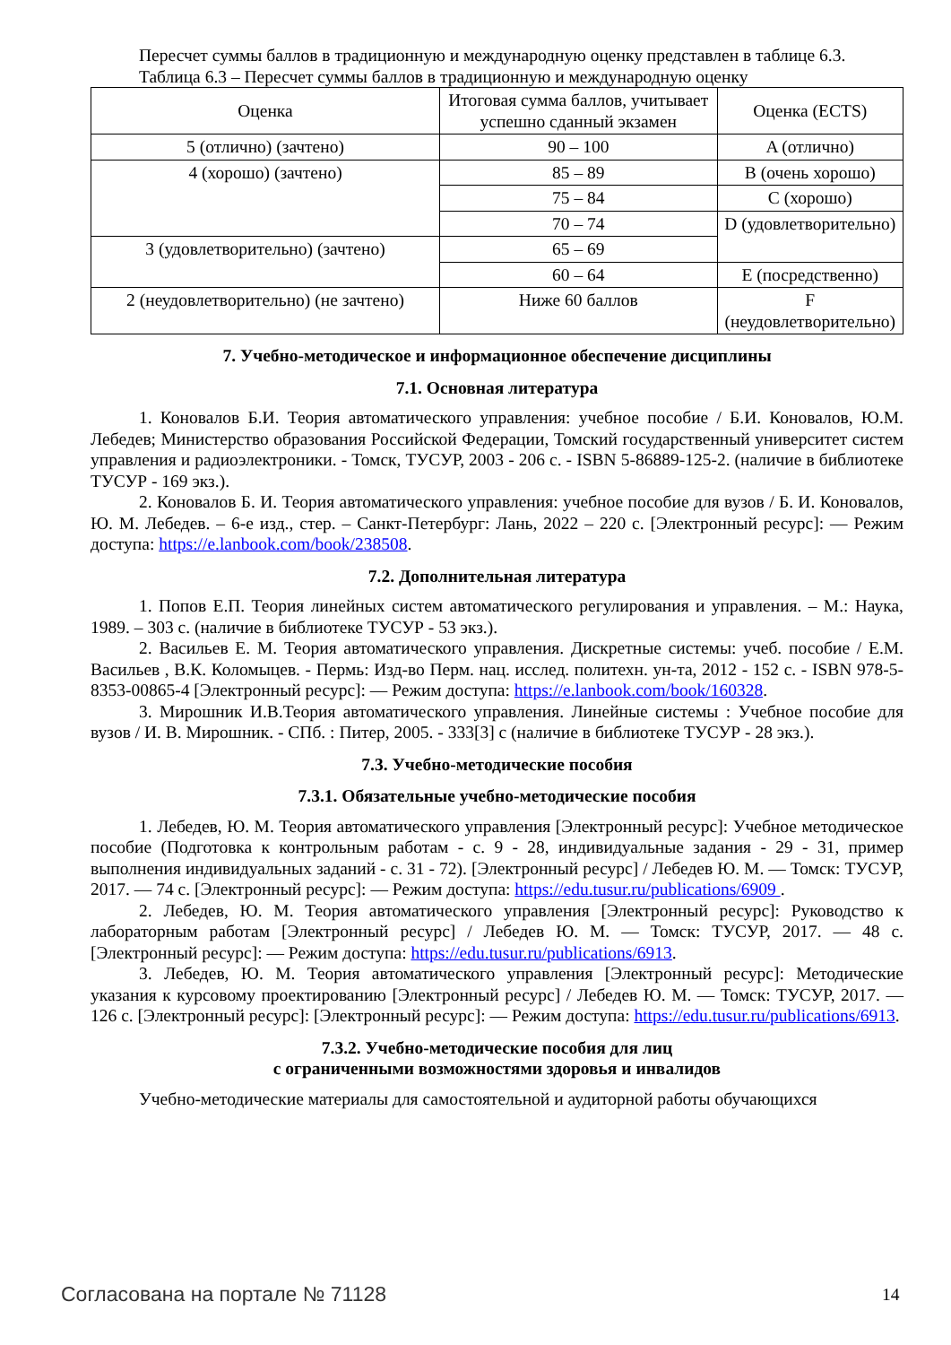Пересчет суммы баллов в традиционную и международную оценку представлен в таблице 6.3.
Таблица 6.3 – Пересчет суммы баллов в традиционную и международную оценку
| Оценка | Итоговая сумма баллов, учитывает успешно сданный экзамен | Оценка (ECTS) |
| 5 (отлично) (зачтено) | 90 – 100 | A (отлично) |
| 4 (хорошо) (зачтено) | 85 – 89 | B (очень хорошо) |
| | 75 – 84 | C (хорошо) |
| | 70 – 74 | D (удовлетворительно) |
| 3 (удовлетворительно) (зачтено) | 65 – 69 | |
| | 60 – 64 | E (посредственно) |
| 2 (неудовлетворительно) (не зачтено) | Ниже 60 баллов | F (неудовлетворительно) |
7. Учебно-методическое и информационное обеспечение дисциплины
7.1. Основная литература
1. Коновалов Б.И. Теория автоматического управления: учебное пособие / Б.И. Коновалов, Ю.М. Лебедев; Министерство образования Российской Федерации, Томский государственный университет систем управления и радиоэлектроники. - Томск, ТУСУР, 2003 - 206 с. - ISBN 5-86889-125-2. (наличие в библиотеке ТУСУР - 169 экз.).
2. Коновалов Б. И. Теория автоматического управления: учебное пособие для вузов / Б. И. Коновалов, Ю. М. Лебедев. – 6-е изд., стер. – Санкт-Петербург: Лань, 2022 – 220 с. [Электронный ресурс]: — Режим доступа: https://e.lanbook.com/book/238508.
7.2. Дополнительная литература
1. Попов Е.П. Теория линейных систем автоматического регулирования и управления. – М.: Наука, 1989. – 303 с. (наличие в библиотеке ТУСУР - 53 экз.).
2. Васильев Е. М. Теория автоматического управления. Дискретные системы: учеб. пособие / Е.М. Васильев , В.К. Коломыцев. - Пермь: Изд-во Перм. нац. исслед. политехн. ун-та, 2012 - 152 с. - ISBN 978-5-8353-00865-4 [Электронный ресурс]: — Режим доступа: https://e.lanbook.com/book/160328.
3. Мирошник И.В.Теория автоматического управления. Линейные системы : Учебное пособие для вузов / И. В. Мирошник. - СПб. : Питер, 2005. - 333[3] с (наличие в библиотеке ТУСУР - 28 экз.).
7.3. Учебно-методические пособия
7.3.1. Обязательные учебно-методические пособия
1. Лебедев, Ю. М. Теория автоматического управления [Электронный ресурс]: Учебное методическое пособие (Подготовка к контрольным работам - с. 9 - 28, индивидуальные задания - 29 - 31, пример выполнения индивидуальных заданий - с. 31 - 72). [Электронный ресурс] / Лебедев Ю. М. — Томск: ТУСУР, 2017. — 74 с. [Электронный ресурс]: — Режим доступа: https://edu.tusur.ru/publications/6909 .
2. Лебедев, Ю. М. Теория автоматического управления [Электронный ресурс]: Руководство к лабораторным работам [Электронный ресурс] / Лебедев Ю. М. — Томск: ТУСУР, 2017. — 48 с. [Электронный ресурс]: — Режим доступа: https://edu.tusur.ru/publications/6913.
3. Лебедев, Ю. М. Теория автоматического управления [Электронный ресурс]: Методические указания к курсовому проектированию [Электронный ресурс] / Лебедев Ю. М. — Томск: ТУСУР, 2017. — 126 с. [Электронный ресурс]: [Электронный ресурс]: — Режим доступа: https://edu.tusur.ru/publications/6913.
7.3.2. Учебно-методические пособия для лиц
с ограниченными возможностями здоровья и инвалидов
Учебно-методические материалы для самостоятельной и аудиторной работы обучающихся
Согласована на портале № 71128 14